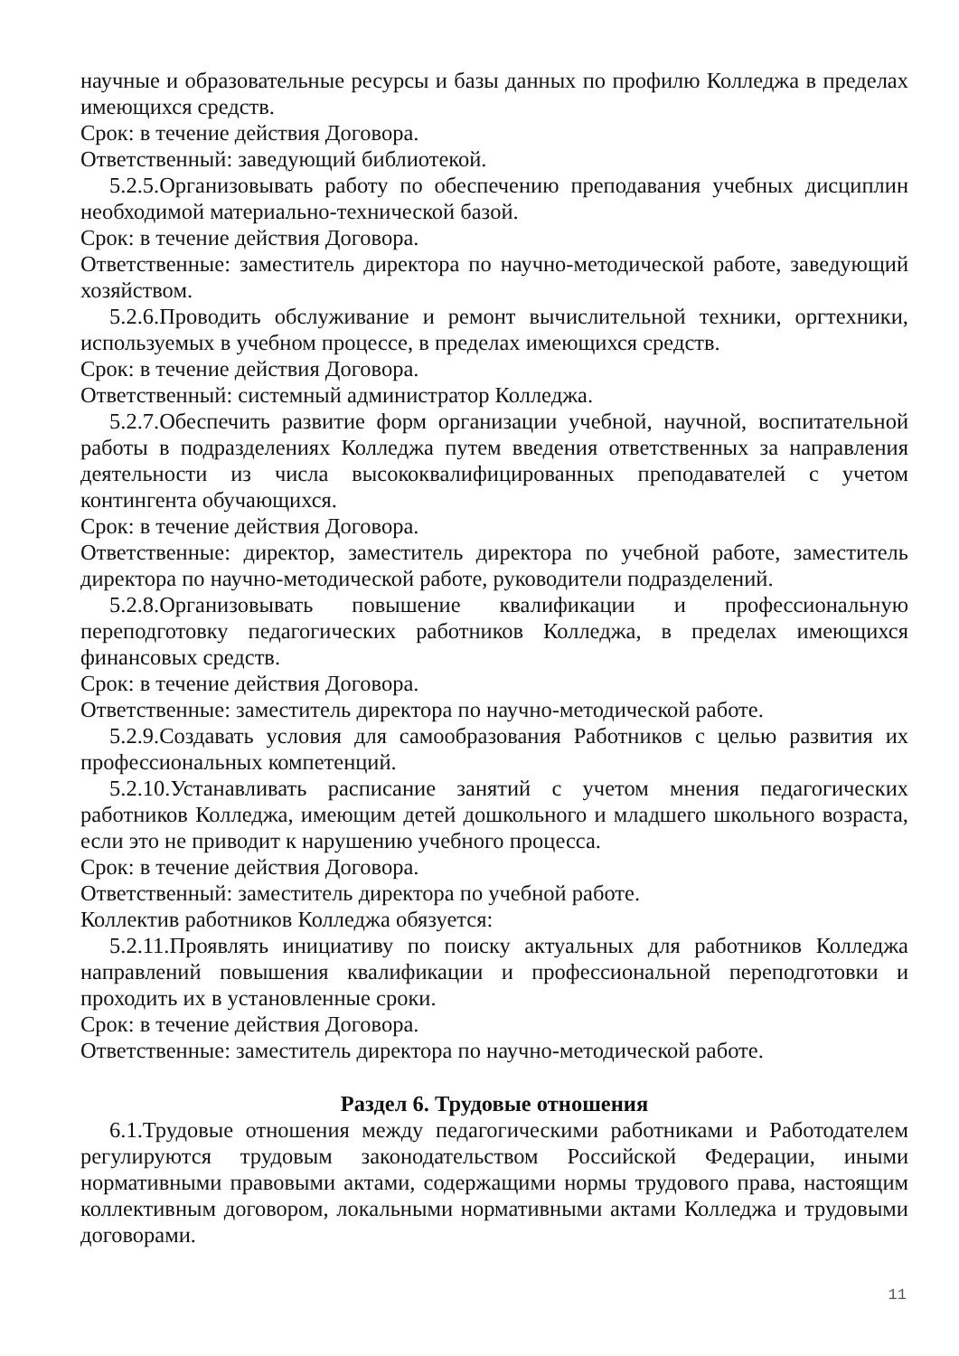научные и образовательные ресурсы и базы данных по профилю Колледжа в пределах имеющихся средств.
Срок: в течение действия Договора.
Ответственный: заведующий библиотекой.
5.2.5.Организовывать работу по обеспечению преподавания учебных дисциплин необходимой материально-технической базой.
Срок: в течение действия Договора.
Ответственные: заместитель директора по научно-методической работе, заведующий хозяйством.
5.2.6.Проводить обслуживание и ремонт вычислительной техники, оргтехники, используемых в учебном процессе, в пределах имеющихся средств.
Срок: в течение действия Договора.
Ответственный: системный администратор Колледжа.
5.2.7.Обеспечить развитие форм организации учебной, научной, воспитательной работы в подразделениях Колледжа путем введения ответственных за направления деятельности из числа высококвалифицированных преподавателей с учетом контингента обучающихся.
Срок: в течение действия Договора.
Ответственные: директор, заместитель директора по учебной работе, заместитель директора по научно-методической работе, руководители подразделений.
5.2.8.Организовывать повышение квалификации и профессиональную переподготовку педагогических работников Колледжа, в пределах имеющихся финансовых средств.
Срок: в течение действия Договора.
Ответственные: заместитель директора по научно-методической работе.
5.2.9.Создавать условия для самообразования Работников с целью развития их профессиональных компетенций.
5.2.10.Устанавливать расписание занятий с учетом мнения педагогических работников Колледжа, имеющим детей дошкольного и младшего школьного возраста, если это не приводит к нарушению учебного процесса.
Срок: в течение действия Договора.
Ответственный: заместитель директора по учебной работе.
Коллектив работников Колледжа обязуется:
5.2.11.Проявлять инициативу по поиску актуальных для работников Колледжа направлений повышения квалификации и профессиональной переподготовки и проходить их в установленные сроки.
Срок: в течение действия Договора.
Ответственные: заместитель директора по научно-методической работе.
Раздел 6. Трудовые отношения
6.1.Трудовые отношения между педагогическими работниками и Работодателем регулируются трудовым законодательством Российской Федерации, иными нормативными правовыми актами, содержащими нормы трудового права, настоящим коллективным договором, локальными нормативными актами Колледжа и трудовыми договорами.
11